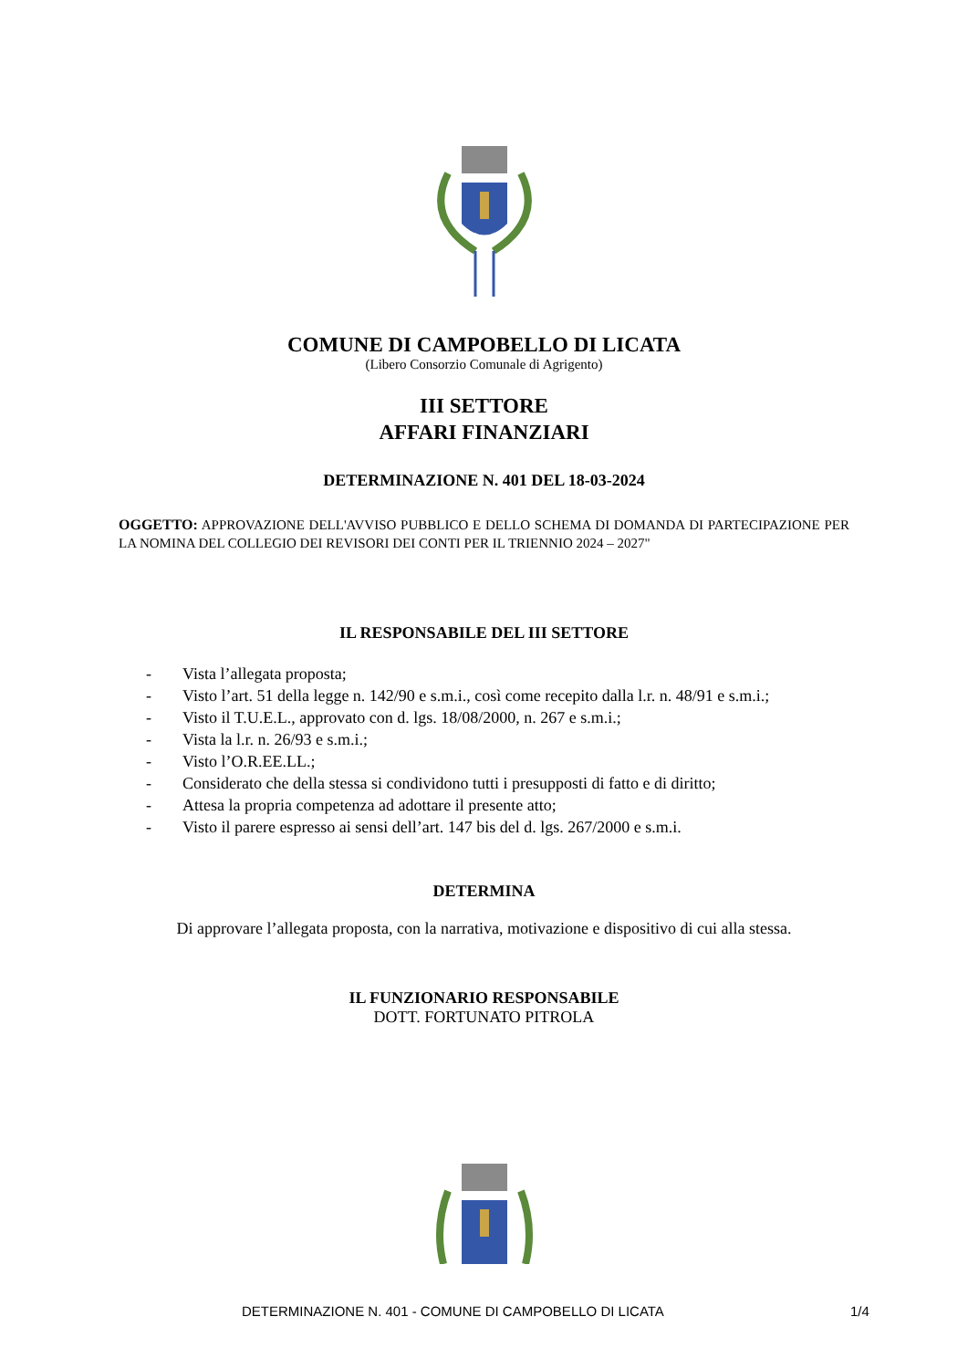COMUNE DI CAMPOBELLO DI LICATA
(Libero Consorzio Comunale di Agrigento)
III SETTORE
AFFARI FINANZIARI
DETERMINAZIONE N. 401 DEL 18-03-2024
OGGETTO: APPROVAZIONE DELL'AVVISO PUBBLICO E DELLO SCHEMA DI DOMANDA DI PARTECIPAZIONE PER LA NOMINA DEL COLLEGIO DEI REVISORI DEI CONTI PER IL TRIENNIO 2024 – 2027"
IL RESPONSABILE DEL III SETTORE
- Vista l’allegata proposta;
- Visto l’art. 51 della legge n. 142/90 e s.m.i., così come recepito dalla l.r. n. 48/91 e s.m.i.;
- Visto il T.U.E.L., approvato con d. lgs. 18/08/2000, n. 267 e s.m.i.;
- Vista la l.r. n. 26/93 e s.m.i.;
- Visto l’O.R.EE.LL.;
- Considerato che della stessa si condividono tutti i presupposti di fatto e di diritto;
- Attesa la propria competenza ad adottare il presente atto;
- Visto il parere espresso ai sensi dell’art. 147 bis del d. lgs. 267/2000 e s.m.i.
DETERMINA
Di approvare l’allegata proposta, con la narrativa, motivazione e dispositivo di cui alla stessa.
IL FUNZIONARIO RESPONSABILE
DOTT. FORTUNATO PITROLA
DETERMINAZIONE N. 401 - COMUNE DI CAMPOBELLO DI LICATA 1/4